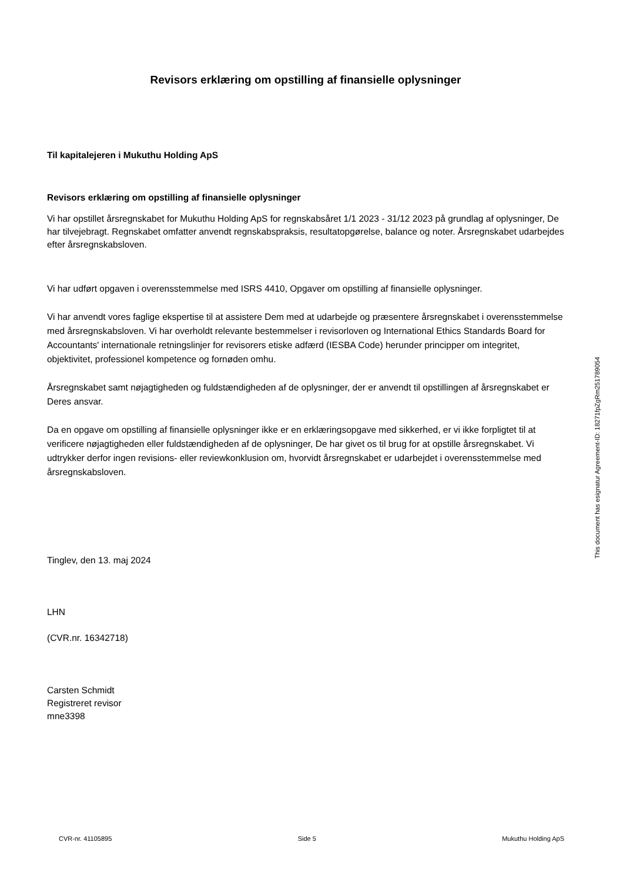Revisors erklæring om opstilling af finansielle oplysninger
Til kapitalejeren i Mukuthu Holding ApS
Revisors erklæring om opstilling af finansielle oplysninger
Vi har opstillet årsregnskabet for Mukuthu Holding ApS for regnskabsåret 1/1 2023 - 31/12 2023 på grundlag af oplysninger, De har tilvejebragt. Regnskabet omfatter anvendt regnskabspraksis, resultatopgørelse, balance og noter. Årsregnskabet udarbejdes efter årsregnskabsloven.
Vi har udført opgaven i overensstemmelse med ISRS 4410, Opgaver om opstilling af finansielle oplysninger.
Vi har anvendt vores faglige ekspertise til at assistere Dem med at udarbejde og præsentere årsregnskabet i overensstemmelse med årsregnskabsloven. Vi har overholdt relevante bestemmelser i revisorloven og International Ethics Standards Board for Accountants' internationale retningslinjer for revisorers etiske adfærd (IESBA Code) herunder principper om integritet, objektivitet, professionel kompetence og fornøden omhu.
Årsregnskabet samt nøjagtigheden og fuldstændigheden af de oplysninger, der er anvendt til opstillingen af årsregnskabet er Deres ansvar.
Da en opgave om opstilling af finansielle oplysninger ikke er en erklæringsopgave med sikkerhed, er vi ikke forpligtet til at verificere nøjagtigheden eller fuldstændigheden af de oplysninger, De har givet os til brug for at opstille årsregnskabet. Vi udtrykker derfor ingen revisions- eller reviewkonklusion om, hvorvidt årsregnskabet er udarbejdet i overensstemmelse med årsregnskabsloven.
Tinglev, den 13. maj 2024
LHN
(CVR.nr. 16342718)
Carsten Schmidt
Registreret revisor
mne3398
This document has esignatur Agreement-ID: 18271fpZgRm251789054
CVR-nr. 41105895 Side 5 Mukuthu Holding ApS